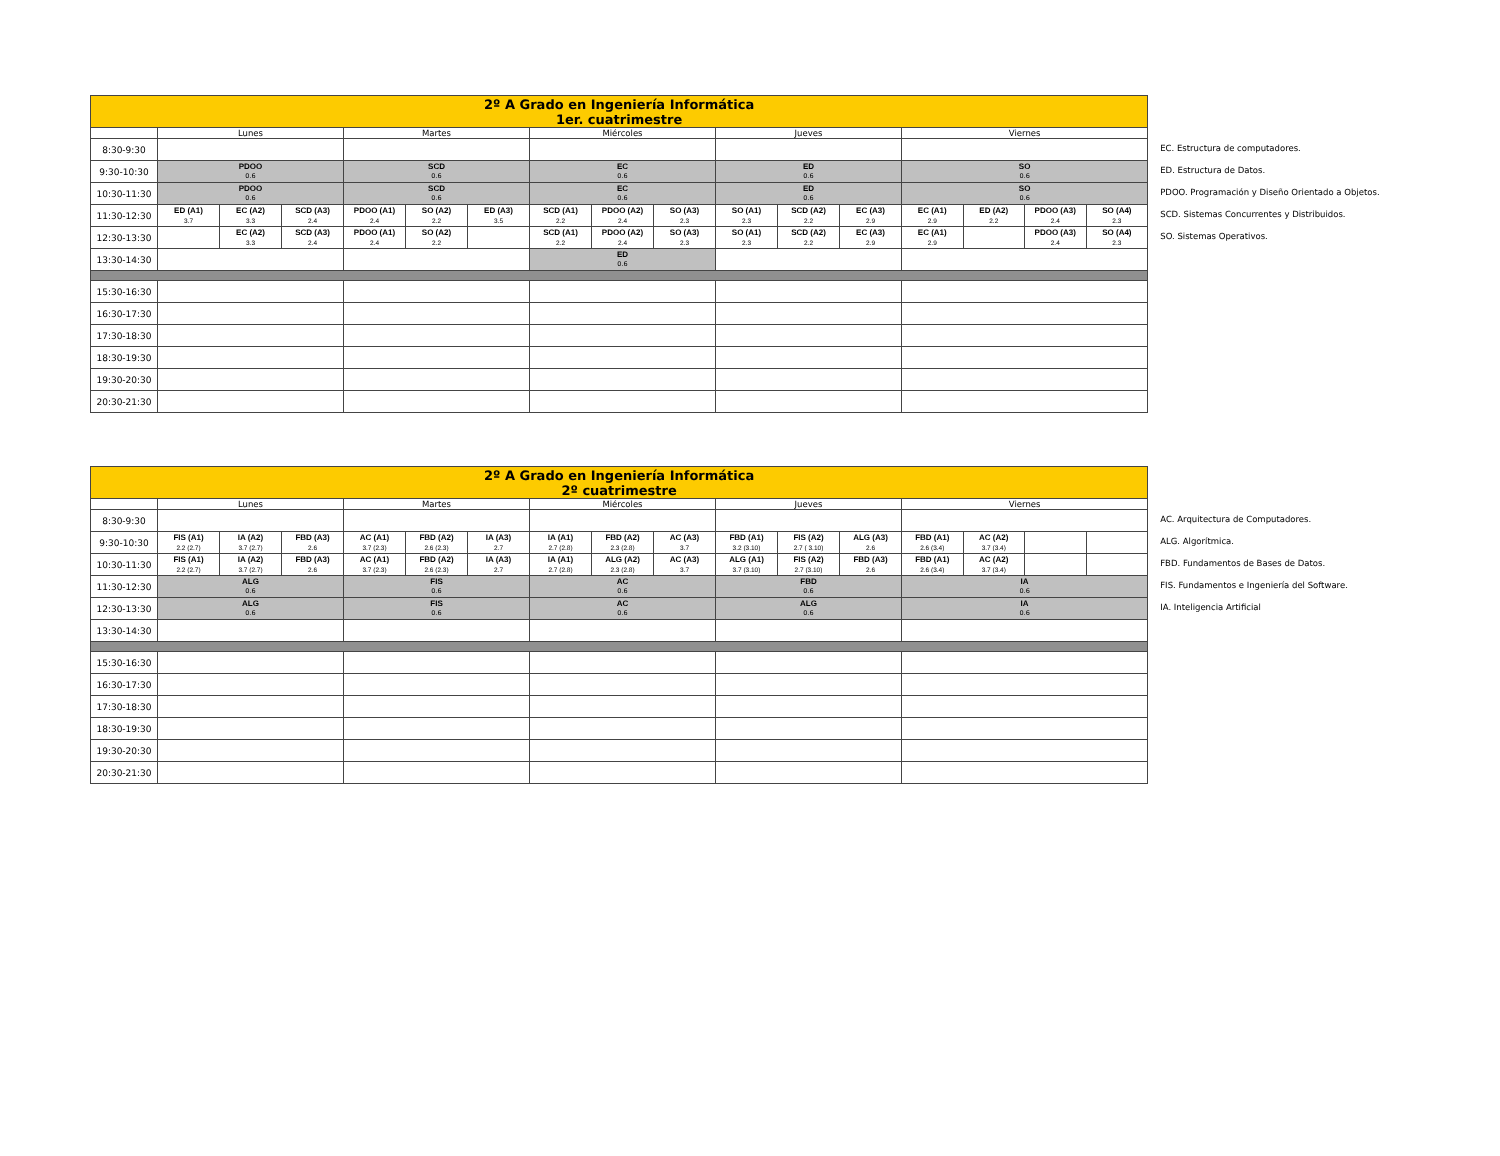| 2º A Grado en Ingeniería Informática 1er. cuatrimestre | | | | | | | | | | | | | | | | |
| --- | --- | --- | --- | --- | --- | --- | --- | --- | --- | --- | --- | --- | --- | --- | --- | --- |
| | Lunes | | | Martes | | | Miércoles | | | Jueves | | | Viernes | | | |
| 8:30-9:30 | | | | | | | | | | | | | | | | |
| 9:30-10:30 | PDOO 0.6 | | | SCD 0.6 | | | EC 0.6 | | | ED 0.6 | | | SO 0.6 | | | |
| 10:30-11:30 | PDOO 0.6 | | | SCD 0.6 | | | EC 0.6 | | | ED 0.6 | | | SO 0.6 | | | |
| 11:30-12:30 | ED (A1) 3.7 | EC (A2) 3.3 | SCD (A3) 2.4 | PDOO (A1) 2.4 | SO (A2) 2.2 | ED (A3) 3.5 | SCD (A1) 2.2 | PDOO (A2) 2.4 | SO (A3) 2.3 | SO (A1) 2.3 | SCD (A2) 2.2 | EC (A3) 2.9 | EC (A1) 2.9 | ED (A2) 2.2 | PDOO (A3) 2.4 | SO (A4) 2.3 |
| 12:30-13:30 | | EC (A2) 3.3 | SCD (A3) 2.4 | PDOO (A1) 2.4 | SO (A2) 2.2 | | SCD (A1) 2.2 | PDOO (A2) 2.4 | SO (A3) 2.3 | SO (A1) 2.3 | SCD (A2) 2.2 | EC (A3) 2.9 | EC (A1) 2.9 | | PDOO (A3) 2.4 | SO (A4) 2.3 |
| 13:30-14:30 | | | | | | | ED 0.6 | | | | | | | | | |
| 15:30-16:30 | | | | | | | | | | | | | | | | |
| 16:30-17:30 | | | | | | | | | | | | | | | | |
| 17:30-18:30 | | | | | | | | | | | | | | | | |
| 18:30-19:30 | | | | | | | | | | | | | | | | |
| 19:30-20:30 | | | | | | | | | | | | | | | | |
| 20:30-21:30 | | | | | | | | | | | | | | | | |
EC. Estructura de computadores.
ED. Estructura de Datos.
PDOO. Programación y Diseño Orientado a Objetos.
SCD. Sistemas Concurrentes y Distribuidos.
SO. Sistemas Operativos.
| 2º A Grado en Ingeniería Informática 2º cuatrimestre | | | | | | | | | | | | | | | | |
| --- | --- | --- | --- | --- | --- | --- | --- | --- | --- | --- | --- | --- | --- | --- | --- | --- |
| | Lunes | | | Martes | | | Miércoles | | | Jueves | | | Viernes | | | |
| 8:30-9:30 | | | | | | | | | | | | | | | | |
| 9:30-10:30 | FIS (A1) 2.2 (2.7) | IA (A2) 3.7 (2.7) | FBD (A3) 2.6 | AC (A1) 3.7 (2.3) | FBD (A2) 2.6 (2.3) | IA (A3) 2.7 | IA (A1) 2.7 (2.8) | FBD (A2) 2.3 (2.8) | AC (A3) 3.7 | FBD (A1) 3.2 (3.10) | FIS (A2) 2.7 ( 3.10) | ALG (A3) 2.6 | FBD (A1) 2.6 (3.4) | AC (A2) 3.7 (3.4) | | |
| 10:30-11:30 | FIS (A1) 2.2 (2.7) | IA (A2) 3.7 (2.7) | FBD (A3) 2.6 | AC (A1) 3.7 (2.3) | FBD (A2) 2.6 (2.3) | IA (A3) 2.7 | IA (A1) 2.7 (2.8) | ALG (A2) 2.3 (2.8) | AC (A3) 3.7 | ALG (A1) 3.7 (3.10) | FIS (A2) 2.7 (3.10) | FBD (A3) 2.6 | FBD (A1) 2.6 (3.4) | AC (A2) 3.7 (3.4) | | |
| 11:30-12:30 | ALG 0.6 | | | FIS 0.6 | | | AC 0.6 | | | FBD 0.6 | | | IA 0.6 | | | |
| 12:30-13:30 | ALG 0.6 | | | FIS 0.6 | | | AC 0.6 | | | ALG 0.6 | | | IA 0.6 | | | |
| 13:30-14:30 | | | | | | | | | | | | | | | | |
| 15:30-16:30 | | | | | | | | | | | | | | | | |
| 16:30-17:30 | | | | | | | | | | | | | | | | |
| 17:30-18:30 | | | | | | | | | | | | | | | | |
| 18:30-19:30 | | | | | | | | | | | | | | | | |
| 19:30-20:30 | | | | | | | | | | | | | | | | |
| 20:30-21:30 | | | | | | | | | | | | | | | | |
AC. Arquitectura de Computadores.
ALG. Algorítmica.
FBD. Fundamentos de Bases de Datos.
FIS. Fundamentos e Ingeniería del Software.
IA. Inteligencia Artificial